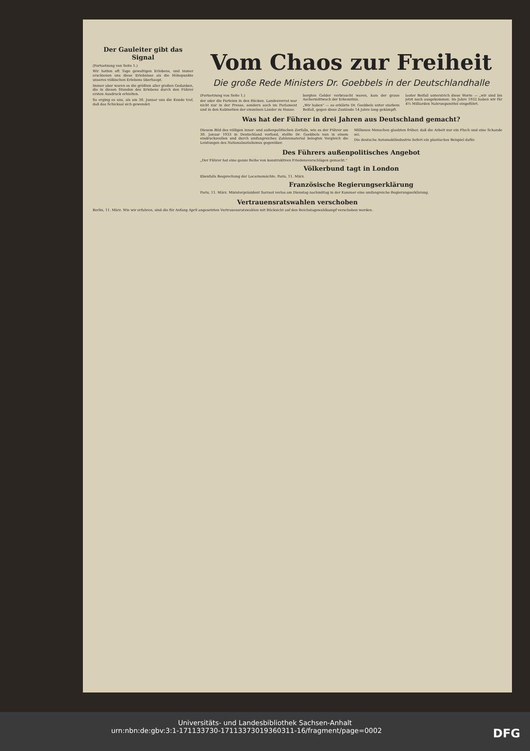Der Gauleiter gibt das Signal
(Fortsetzung von Seite 1.)
Wir hatten oft Tage gewaltigen Erlebens, und immer erschienen uns diese Erlebnisse als die Höhepunkte unseres völkischen Erlebens überhaupt.
Immer aber waren es die größten aller großen Gedanken, die in diesen Stunden des Erlebens durch den Führer ersten Ausdruck erhielten.
So erging es uns, als am 30. Januar uns die Kunde traf, daß das Schicksal sich gewendet.
Vom Chaos zur Freiheit
Die große Rede Ministers Dr. Goebbels in der Deutschlandhalle
(Fortsetzung von Seite 1.)
der oder die Parteien in den Rücken. Landesverrat war nicht nur in der Presse, sondern auch im Parlament und in den Kabinetten der einzelnen Länder zu Hause.
borgten Gelder verbraucht waren, kam der graue Aschermittwoch der Erkenntnis.
„Wir haben" — so erklärte Dr. Goebbels unter starkem Beifall, gegen diese Zustände 14 Jahre lang gekämpft.
lauter Beifall unterstrich diese Worte — „wir sind bis jetzt noch ausgekommen. Im Jahre 1932 haben wir für 4½ Milliarden Nahrungsmittel eingeführt.
Was hat der Führer in drei Jahren aus Deutschland gemacht?
Diesem Bild des völligen inner- und außenpolitischen Zerfalls, wie es der Führer am 30. Januar 1933 in Deutschland vorfand, stellte Dr. Goebbels nun in einem eindrucksvollen und durch umfangreiches Zahlenmaterial belegten Vergleich die Leistungen des Nationalsozialismus gegenüber.
Millionen Menschen glaubten früher, daß die Arbeit nur ein Fluch und eine Schande sei.
Die deutsche Automobilindustrie liefert ein plastisches Beispiel dafür.
Des Führers außenpolitisches Angebot
„Der Führer hat eine ganze Reihe von konstruktiven Friedensvorschlägen gemacht."
Völkerbund tagt in London
Ebenfalls Besprechung der Locarnomächte. Paris, 11. März.
Französische Regierungserklärung
Paris, 11. März. Ministerpräsident Sarraut verlas am Dienstag nachmittag in der Kammer eine umfangreiche Regierungserklärung.
Vertrauensratswahlen verschoben
Berlin, 11. März. Wie wir erfahren, sind die für Anfang April angesetzten Vertrauensratswahlen mit Rücksicht auf den Reichstagswahlkampf verschoben worden.
Universitäts- und Landesbibliothek Sachsen-Anhalt
urn:nbn:de:gbv:3:1-171133730-1711337301936031​1-16/fragment/page=0002 DFG